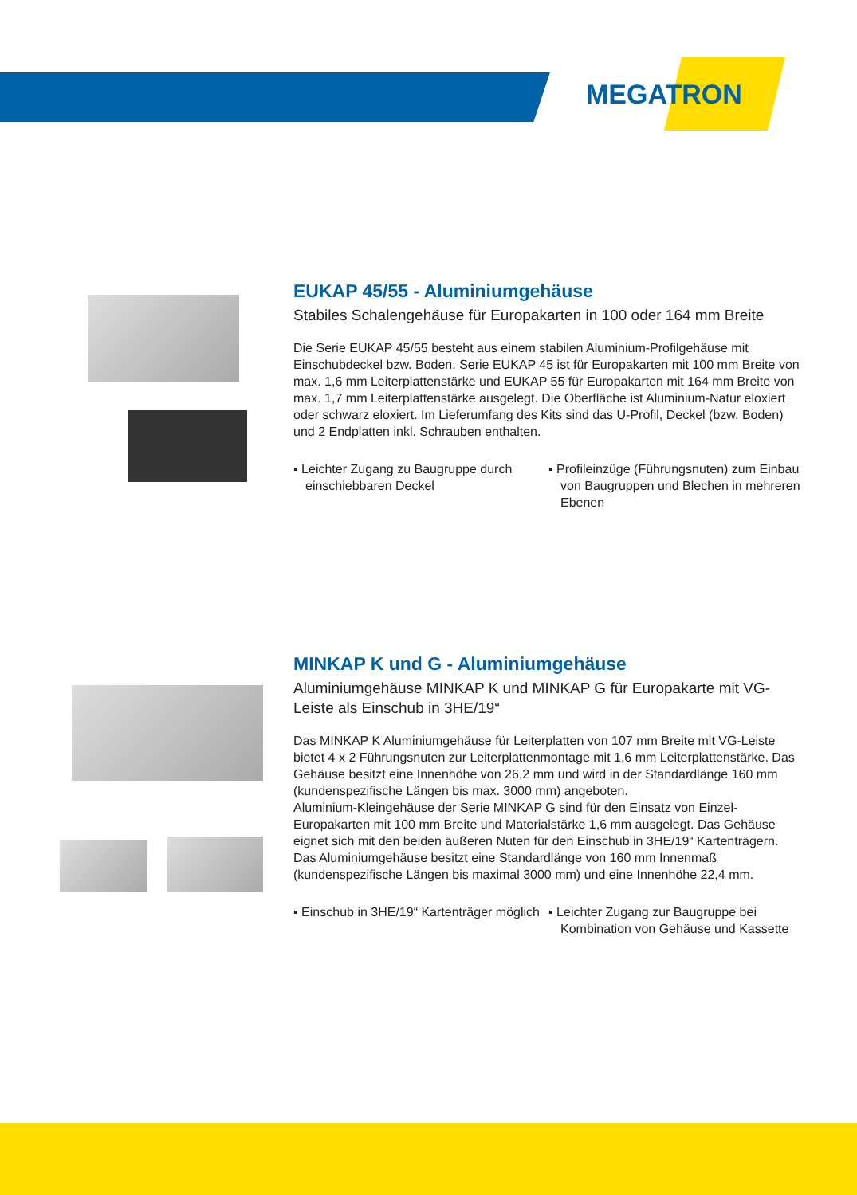MEGATRON
EUKAP 45/55 - Aluminiumgehäuse
Stabiles Schalengehäuse für Europakarten in 100 oder 164 mm Breite
Die Serie EUKAP 45/55 besteht aus einem stabilen Aluminium-Profilgehäuse mit Einschubdeckel bzw. Boden. Serie EUKAP 45 ist für Europakarten mit 100 mm Breite von max. 1,6 mm Leiterplattenstärke und EUKAP 55 für Europakarten mit 164 mm Breite von max. 1,7 mm Leiterplattenstärke ausgelegt. Die Oberfläche ist Aluminium-Natur eloxiert oder schwarz eloxiert. Im Lieferumfang des Kits sind das U-Profil, Deckel (bzw. Boden) und 2 Endplatten inkl. Schrauben enthalten.
▪ Leichter Zugang zu Baugruppe durch einschiebbaren Deckel
▪ Profileinzüge (Führungsnuten) zum Einbau von Baugruppen und Blechen in mehreren Ebenen
MINKAP K und G - Aluminiumgehäuse
Aluminiumgehäuse MINKAP K und MINKAP G für Europakarte mit VG-Leiste als Einschub in 3HE/19“
Das MINKAP K Aluminiumgehäuse für Leiterplatten von 107 mm Breite mit VG-Leiste bietet 4 x 2 Führungsnuten zur Leiterplattenmontage mit 1,6 mm Leiterplattenstärke. Das Gehäuse besitzt eine Innenhöhe von 26,2 mm und wird in der Standardlänge 160 mm (kundenspezifische Längen bis max. 3000 mm) angeboten.
Aluminium-Kleingehäuse der Serie MINKAP G sind für den Einsatz von Einzel-Europakarten mit 100 mm Breite und Materialstärke 1,6 mm ausgelegt. Das Gehäuse eignet sich mit den beiden äußeren Nuten für den Einschub in 3HE/19“ Kartenträgern. Das Aluminiumgehäuse besitzt eine Standardlänge von 160 mm Innenmaß (kundenspezifische Längen bis maximal 3000 mm) und eine Innenhöhe 22,4 mm.
▪ Einschub in 3HE/19“ Kartenträger möglich
▪ Leichter Zugang zur Baugruppe bei Kombination von Gehäuse und Kassette